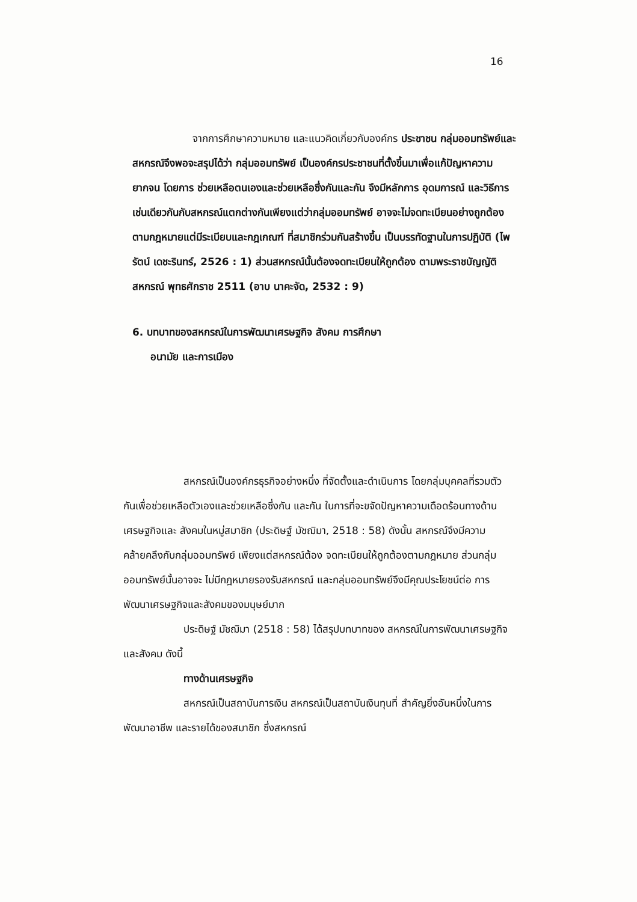16
จากการศึกษาความหมาย และแนวคิดเกี่ยวกับองค์กร ประชาชน กลุ่มออมทรัพย์และสหกรณ์จึงพอจะสรุปได้ว่า กลุ่มออมทรัพย์ เป็นองค์กรประชาชนที่ตั้งขึ้นมาเพื่อแก้ปัญหาความยากจน โดยการ ช่วยเหลือตนเองและช่วยเหลือซึ่งกันและกัน จึงมีหลักการ อุดมการณ์ และวิธีการเช่นเดียวกันกับสหกรณ์แตกต่างกันเพียงแต่ว่ากลุ่มออมทรัพย์ อาจจะไม่จดทะเบียนอย่างถูกต้องตามกฎหมายแต่มีระเบียบและกฎเกณฑ์ ที่สมาชิกร่วมกันสร้างขึ้น เป็นบรรทัดฐานในการปฏิบัติ (ไพรัตน์ เดชะรินทร์, 2526 : 1) ส่วนสหกรณ์นั้นต้องจดทะเบียนให้ถูกต้อง ตามพระราชบัญญัติสหกรณ์ พุทธศักราช 2511 (อาบ นาคะจัด, 2532 : 9)
6. บทบาทของสหกรณ์ในการพัฒนาเศรษฐกิจ สังคม การศึกษา
อนามัย และการเมือง
สหกรณ์เป็นองค์กรธุรกิจอย่างหนึ่ง ที่จัดตั้งและดำเนินการ โดยกลุ่มบุคคลที่รวมตัวกันเพื่อช่วยเหลือตัวเองและช่วยเหลือซึ่งกัน และกัน ในการที่จะขจัดปัญหาความเดือดร้อนทางด้านเศรษฐกิจและ สังคมในหมู่สมาชิก (ประดิษฐ์ มัชฌิมา, 2518 : 58) ดังนั้น สหกรณ์จึงมีความคล้ายคลึงกับกลุ่มออมทรัพย์ เพียงแต่สหกรณ์ต้อง จดทะเบียนให้ถูกต้องตามกฎหมาย ส่วนกลุ่มออมทรัพย์นั้นอาจจะ ไม่มีกฎหมายรองรับสหกรณ์ และกลุ่มออมทรัพย์จึงมีคุณประโยชน์ต่อ การพัฒนาเศรษฐกิจและสังคมของมนุษย์มาก
ประดิษฐ์ มัชฌิมา (2518 : 58) ได้สรุปบทบาทของ สหกรณ์ในการพัฒนาเศรษฐกิจและสังคม ดังนี้
ทางด้านเศรษฐกิจ
สหกรณ์เป็นสถาบันการเงิน สหกรณ์เป็นสถาบันเงินทุนที่ สำคัญยิ่งอันหนึ่งในการพัฒนาอาชีพ และรายได้ของสมาชิก ซึ่งสหกรณ์